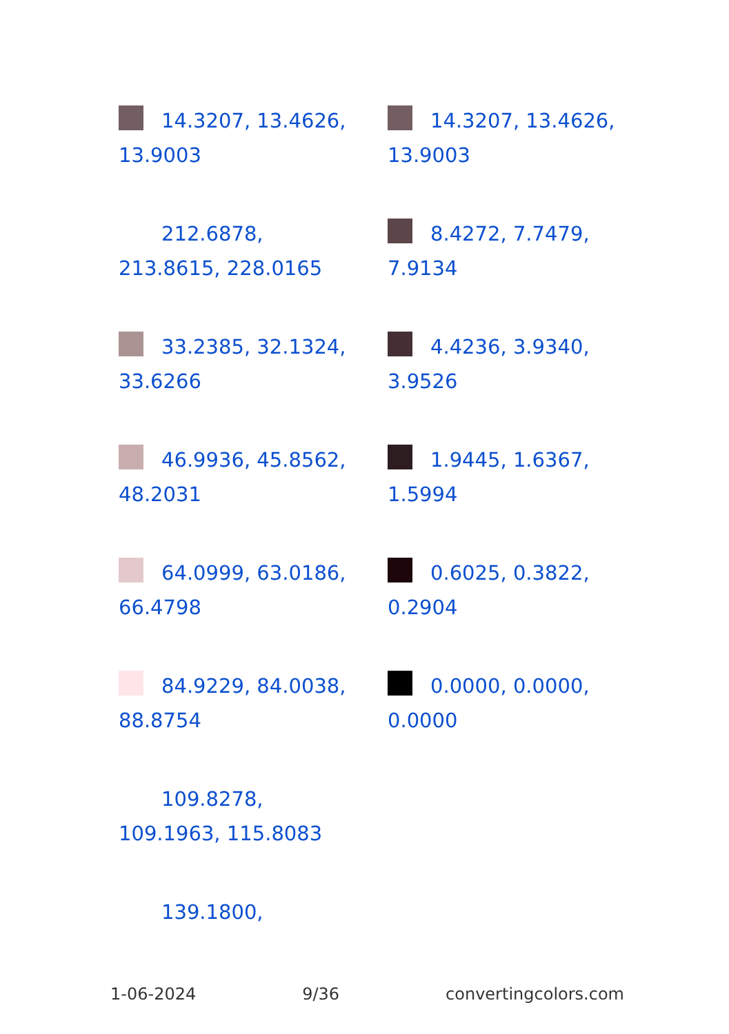14.3207, 13.4626, 13.9003
14.3207, 13.4626, 13.9003
212.6878, 213.8615, 228.0165
8.4272, 7.7479, 7.9134
33.2385, 32.1324, 33.6266
4.4236, 3.9340, 3.9526
46.9936, 45.8562, 48.2031
1.9445, 1.6367, 1.5994
64.0999, 63.0186, 66.4798
0.6025, 0.3822, 0.2904
84.9229, 84.0038, 88.8754
0.0000, 0.0000, 0.0000
109.8278, 109.1963, 115.8083
139.1800,
1-06-2024 9/36 convertingcolors.com